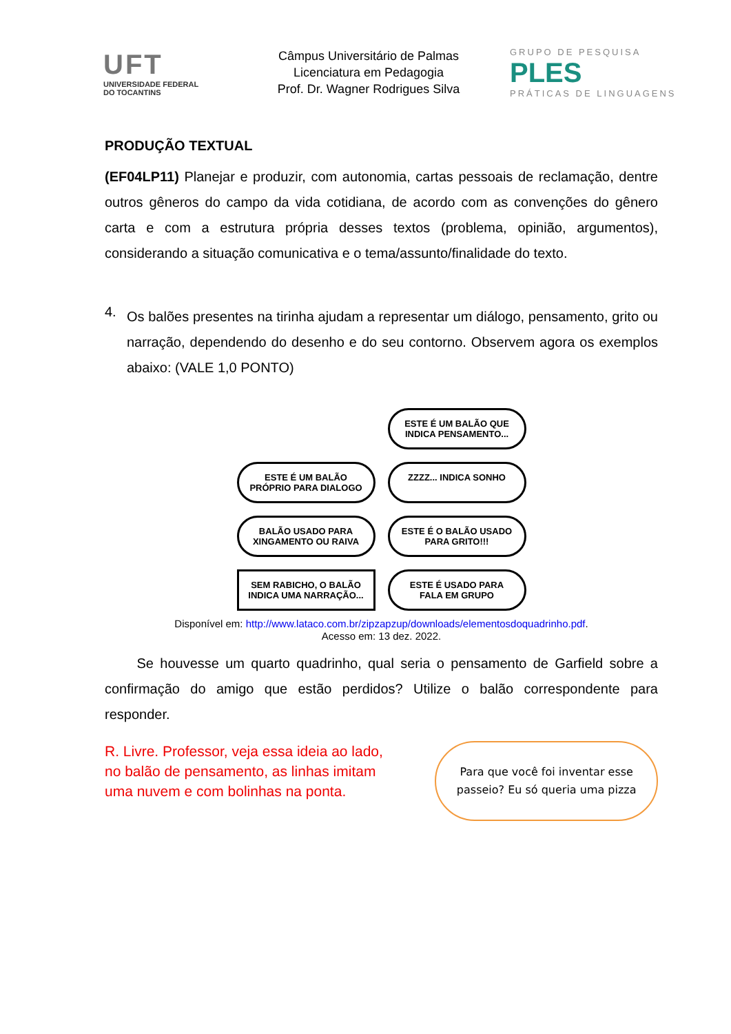UFT
UNIVERSIDADE FEDERAL
DO TOCANTINS
Câmpus Universitário de Palmas
Licenciatura em Pedagogia
Prof. Dr. Wagner Rodrigues Silva
GRUPO DE PESQUISA
PLES
PRÁTICAS DE LINGUAGENS
PRODUÇÃO TEXTUAL
(EF04LP11) Planejar e produzir, com autonomia, cartas pessoais de reclamação, dentre outros gêneros do campo da vida cotidiana, de acordo com as convenções do gênero carta e com a estrutura própria desses textos (problema, opinião, argumentos), considerando a situação comunicativa e o tema/assunto/finalidade do texto.
4.
Os balões presentes na tirinha ajudam a representar um diálogo, pensamento, grito ou narração, dependendo do desenho e do seu contorno. Observem agora os exemplos abaixo: (VALE 1,0 PONTO)
ESTE É UM BALÃO QUE INDICA PENSAMENTO...
ESTE É UM BALÃO PRÓPRIO PARA DIALOGO
ZZZZ... INDICA SONHO
BALÃO USADO PARA XINGAMENTO OU RAIVA
ESTE É O BALÃO USADO PARA GRITO!!!
SEM RABICHO, O BALÃO INDICA UMA NARRAÇÃO...
ESTE É USADO PARA FALA EM GRUPO
Disponível em: http://www.lataco.com.br/zipzapzup/downloads/elementosdoquadrinho.pdf.
Acesso em: 13 dez. 2022.
Se houvesse um quarto quadrinho, qual seria o pensamento de Garfield sobre a confirmação do amigo que estão perdidos? Utilize o balão correspondente para responder.
R. Livre. Professor, veja essa ideia ao lado, no balão de pensamento, as linhas imitam uma nuvem e com bolinhas na ponta.
Para que você foi inventar esse passeio? Eu só queria uma pizza